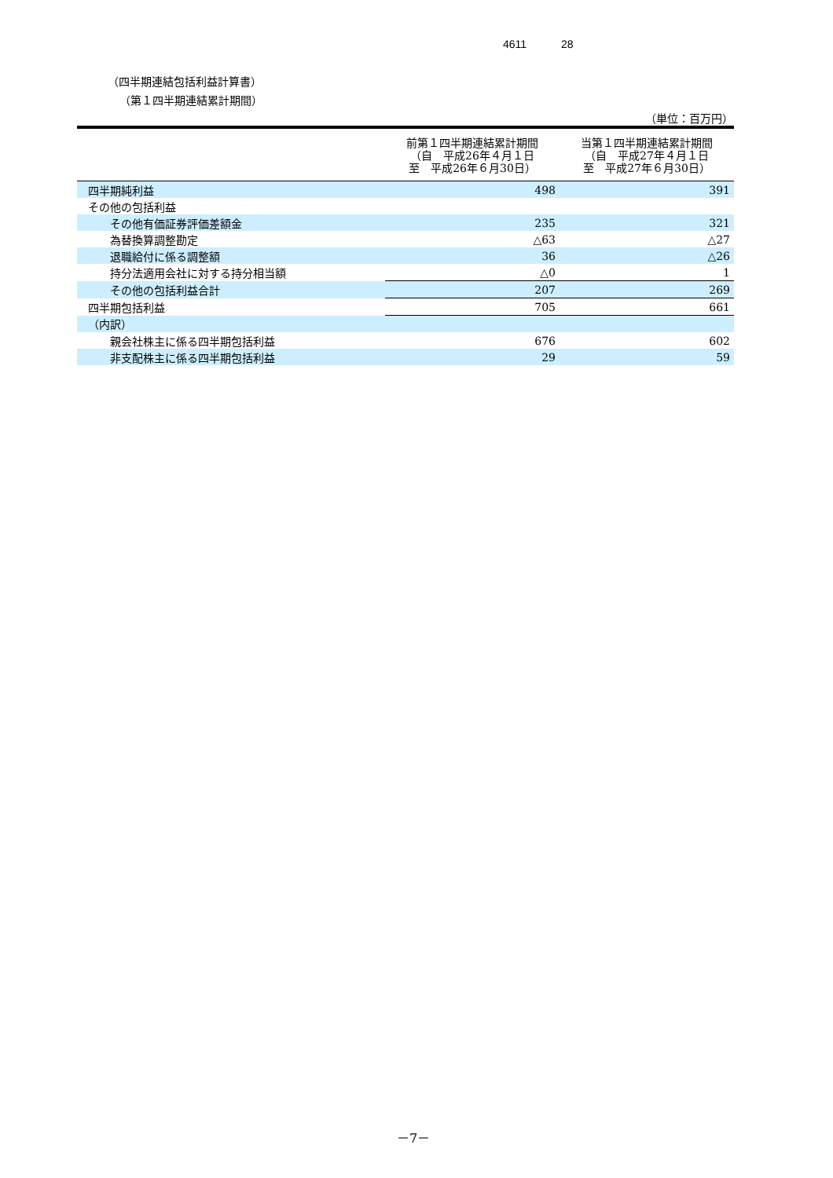4611 28
（四半期連結包括利益計算書）
（第１四半期連結累計期間）
（単位：百万円）
| | 前第１四半期連結累計期間 （自 平成26年４月１日 至 平成26年６月30日） | 当第１四半期連結累計期間 （自 平成27年４月１日 至 平成27年６月30日） |
| --- | --- | --- |
| 四半期純利益 | 498 | 391 |
| その他の包括利益 | | |
| その他有価証券評価差額金 | 235 | 321 |
| 為替換算調整勘定 | △63 | △27 |
| 退職給付に係る調整額 | 36 | △26 |
| 持分法適用会社に対する持分相当額 | △0 | 1 |
| その他の包括利益合計 | 207 | 269 |
| 四半期包括利益 | 705 | 661 |
| （内訳） | | |
| 親会社株主に係る四半期包括利益 | 676 | 602 |
| 非支配株主に係る四半期包括利益 | 29 | 59 |
－7－